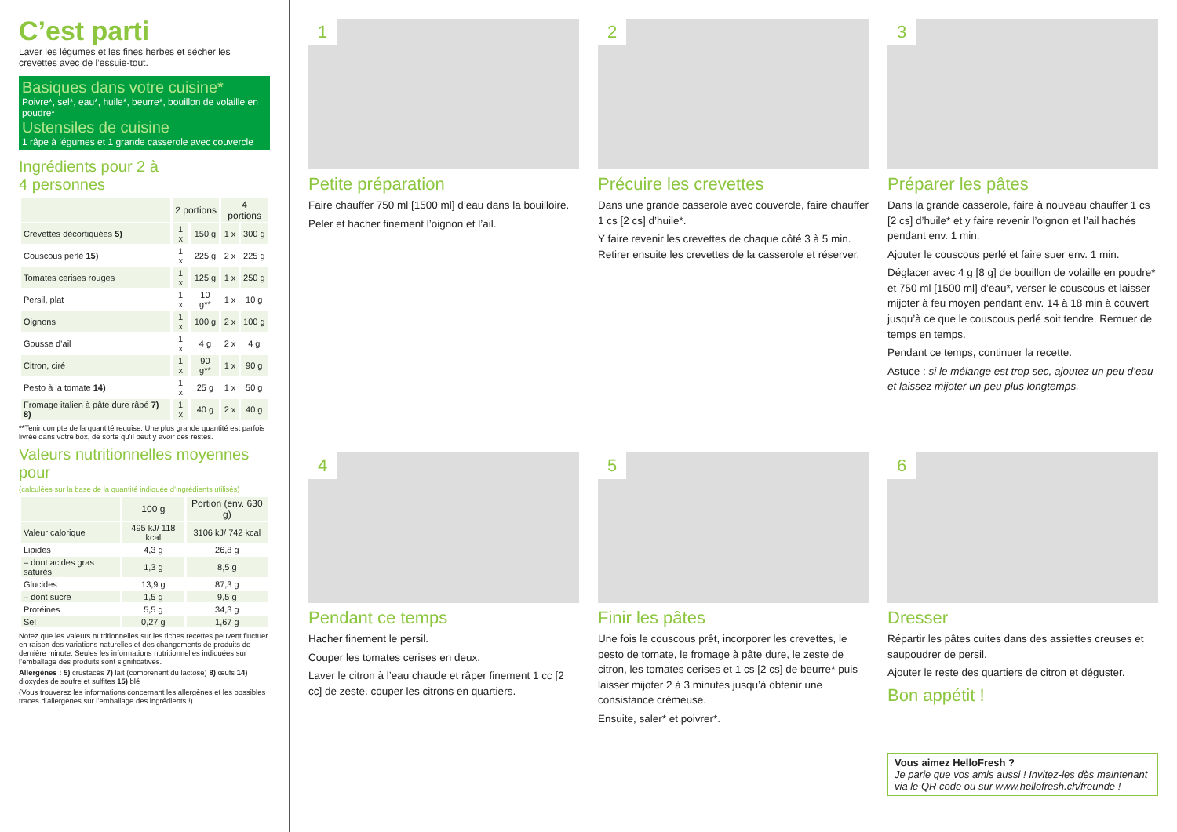C’est parti
Laver les légumes et les fines herbes et sécher les crevettes avec de l’essuie-tout.
Basiques dans votre cuisine*
Poivre*, sel*, eau*, huile*, beurre*, bouillon de volaille en poudre*
Ustensiles de cuisine
1 râpe à légumes et 1 grande casserole avec couvercle
Ingrédients pour 2 à
4 personnes
| | 2 portions | | 4 portions | |
| --- | --- | --- | --- | --- |
| Crevettes décortiquées 5) | 1 x | 150 g | 1 x | 300 g |
| Couscous perlé 15) | 1 x | 225 g | 2 x | 225 g |
| Tomates cerises rouges | 1 x | 125 g | 1 x | 250 g |
| Persil, plat | 1 x | 10 g** | 1 x | 10 g |
| Oignons | 1 x | 100 g | 2 x | 100 g |
| Gousse d’ail | 1 x | 4 g | 2 x | 4 g |
| Citron, ciré | 1 x | 90 g** | 1 x | 90 g |
| Pesto à la tomate 14) | 1 x | 25 g | 1 x | 50 g |
| Fromage italien à pâte dure râpé 7) 8) | 1 x | 40 g | 2 x | 40 g |
**Tenir compte de la quantité requise. Une plus grande quantité est parfois livrée dans votre box, de sorte qu’il peut y avoir des restes.
Valeurs nutritionnelles moyennes pour
(calculées sur la base de la quantité indiquée d’ingrédients utilisés)
| | 100 g | Portion (env. 630 g) |
| --- | --- | --- |
| Valeur calorique | 495 kJ/ 118 kcal | 3106 kJ/ 742 kcal |
| Lipides | 4,3 g | 26,8 g |
| – dont acides gras saturés | 1,3 g | 8,5 g |
| Glucides | 13,9 g | 87,3 g |
| – dont sucre | 1,5 g | 9,5 g |
| Protéines | 5,5 g | 34,3 g |
| Sel | 0,27 g | 1,67 g |
Notez que les valeurs nutritionnelles sur les fiches recettes peuvent fluctuer en raison des variations naturelles et des changements de produits de dernière minute. Seules les informations nutritionnelles indiquées sur l’emballage des produits sont significatives.
Allergènes : 5) crustacés 7) lait (comprenant du lactose) 8) œufs 14) dioxydes de soufre et sulfites 15) blé
(Vous trouverez les informations concernant les allergènes et les possibles traces d’allergènes sur l’emballage des ingrédients !)
1
Petite préparation
Faire chauffer 750 ml [1500 ml] d’eau dans la bouilloire.
Peler et hacher finement l’oignon et l’ail.
2
Précuire les crevettes
Dans une grande casserole avec couvercle, faire chauffer 1 cs [2 cs] d’huile*.
Y faire revenir les crevettes de chaque côté 3 à 5 min. Retirer ensuite les crevettes de la casserole et réserver.
3
Préparer les pâtes
Dans la grande casserole, faire à nouveau chauffer 1 cs [2 cs] d’huile* et y faire revenir l’oignon et l’ail hachés pendant env. 1 min.
Ajouter le couscous perlé et faire suer env. 1 min.
Déglacer avec 4 g [8 g] de bouillon de volaille en poudre* et 750 ml [1500 ml] d’eau*, verser le couscous et laisser mijoter à feu moyen pendant env. 14 à 18 min à couvert jusqu’à ce que le couscous perlé soit tendre. Remuer de temps en temps.
Pendant ce temps, continuer la recette.
Astuce : si le mélange est trop sec, ajoutez un peu d’eau et laissez mijoter un peu plus longtemps.
4
Pendant ce temps
Hacher finement le persil.
Couper les tomates cerises en deux.
Laver le citron à l’eau chaude et râper finement 1 cc [2 cc] de zeste. couper les citrons en quartiers.
5
Finir les pâtes
Une fois le couscous prêt, incorporer les crevettes, le pesto de tomate, le fromage à pâte dure, le zeste de citron, les tomates cerises et 1 cs [2 cs] de beurre* puis laisser mijoter 2 à 3 minutes jusqu’à obtenir une consistance crémeuse.
Ensuite, saler* et poivrer*.
6
Dresser
Répartir les pâtes cuites dans des assiettes creuses et saupoudrer de persil.
Ajouter le reste des quartiers de citron et déguster.
Bon appétit !
Vous aimez HelloFresh ?
Je parie que vos amis aussi ! Invitez-les dès maintenant via le QR code ou sur www.hellofresh.ch/freunde !